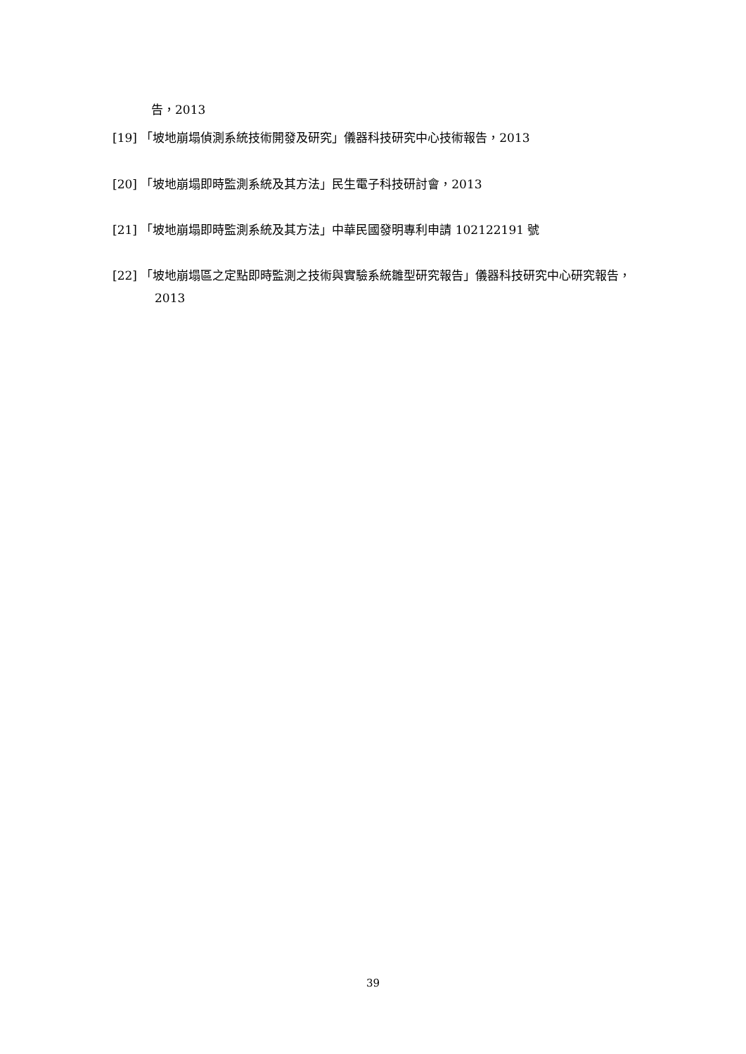告，2013
[19] 「坡地崩塌偵測系統技術開發及研究」儀器科技研究中心技術報告，2013
[20] 「坡地崩塌即時監測系統及其方法」民生電子科技研討會，2013
[21] 「坡地崩塌即時監測系統及其方法」中華民國發明專利申請 102122191 號
[22] 「坡地崩塌區之定點即時監測之技術與實驗系統雛型研究報告」儀器科技研究中心研究報告，2013
39